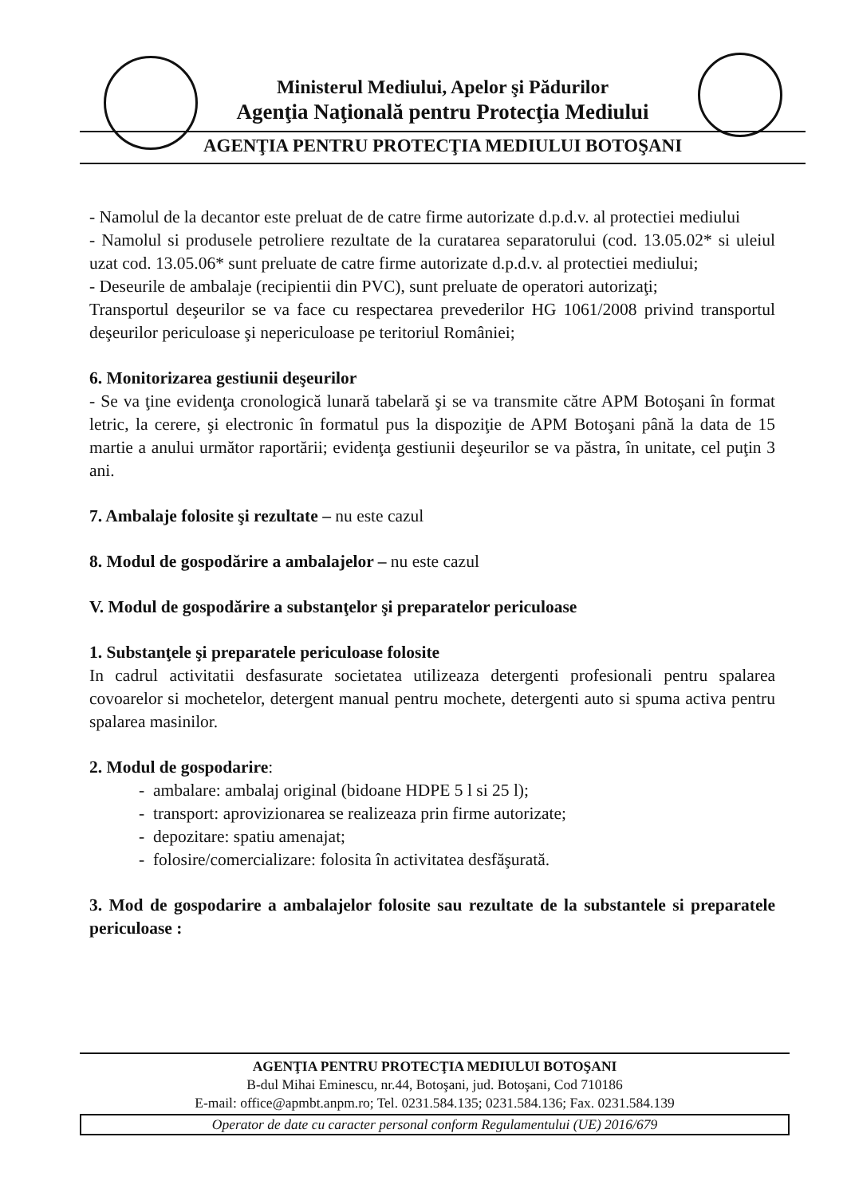Ministerul Mediului, Apelor şi Pădurilor
Agenţia Naţională pentru Protecţia Mediului
AGENŢIA PENTRU PROTECŢIA MEDIULUI BOTOŞANI
- Namolul de la decantor este preluat de de catre firme autorizate d.p.d.v. al protectiei mediului
- Namolul si produsele petroliere rezultate de la curatarea separatorului (cod. 13.05.02* si uleiul uzat cod. 13.05.06* sunt preluate de catre firme autorizate d.p.d.v. al protectiei mediului;
- Deseurile de ambalaje (recipientii din PVC), sunt preluate de operatori autorizaţi;
Transportul deşeurilor se va face cu respectarea prevederilor HG 1061/2008 privind transportul deşeurilor periculoase şi nepericuloase pe teritoriul României;
6. Monitorizarea gestiunii deşeurilor
- Se va ţine evidenţa cronologică lunară tabelară şi se va transmite către APM Botoşani în format letric, la cerere, şi electronic în formatul pus la dispoziţie de APM Botoşani până la data de 15 martie a anului următor raportării; evidenţa gestiunii deşeurilor se va păstra, în unitate, cel puţin 3 ani.
7. Ambalaje folosite şi rezultate – nu este cazul
8. Modul de gospodărire a ambalajelor – nu este cazul
V. Modul de gospodărire a substanţelor şi preparatelor periculoase
1. Substanţele şi preparatele periculoase folosite
In cadrul activitatii desfasurate societatea utilizeaza detergenti profesionali pentru spalarea covoarelor si mochetelor, detergent manual pentru mochete, detergenti auto si spuma activa pentru spalarea masinilor.
2. Modul de gospodarire:
- ambalare: ambalaj original (bidoane HDPE 5 l si 25 l);
- transport: aprovizionarea se realizeaza prin firme autorizate;
- depozitare: spatiu amenajat;
- folosire/comercializare: folosita în activitatea desfăşurată.
3. Mod de gospodarire a ambalajelor folosite sau rezultate de la substantele si preparatele periculoase :
AGENŢIA PENTRU PROTECŢIA MEDIULUI BOTOŞANI
B-dul Mihai Eminescu, nr.44, Botoşani, jud. Botoşani, Cod 710186
E-mail: office@apmbt.anpm.ro; Tel. 0231.584.135; 0231.584.136; Fax. 0231.584.139
Operator de date cu caracter personal conform Regulamentului (UE) 2016/679